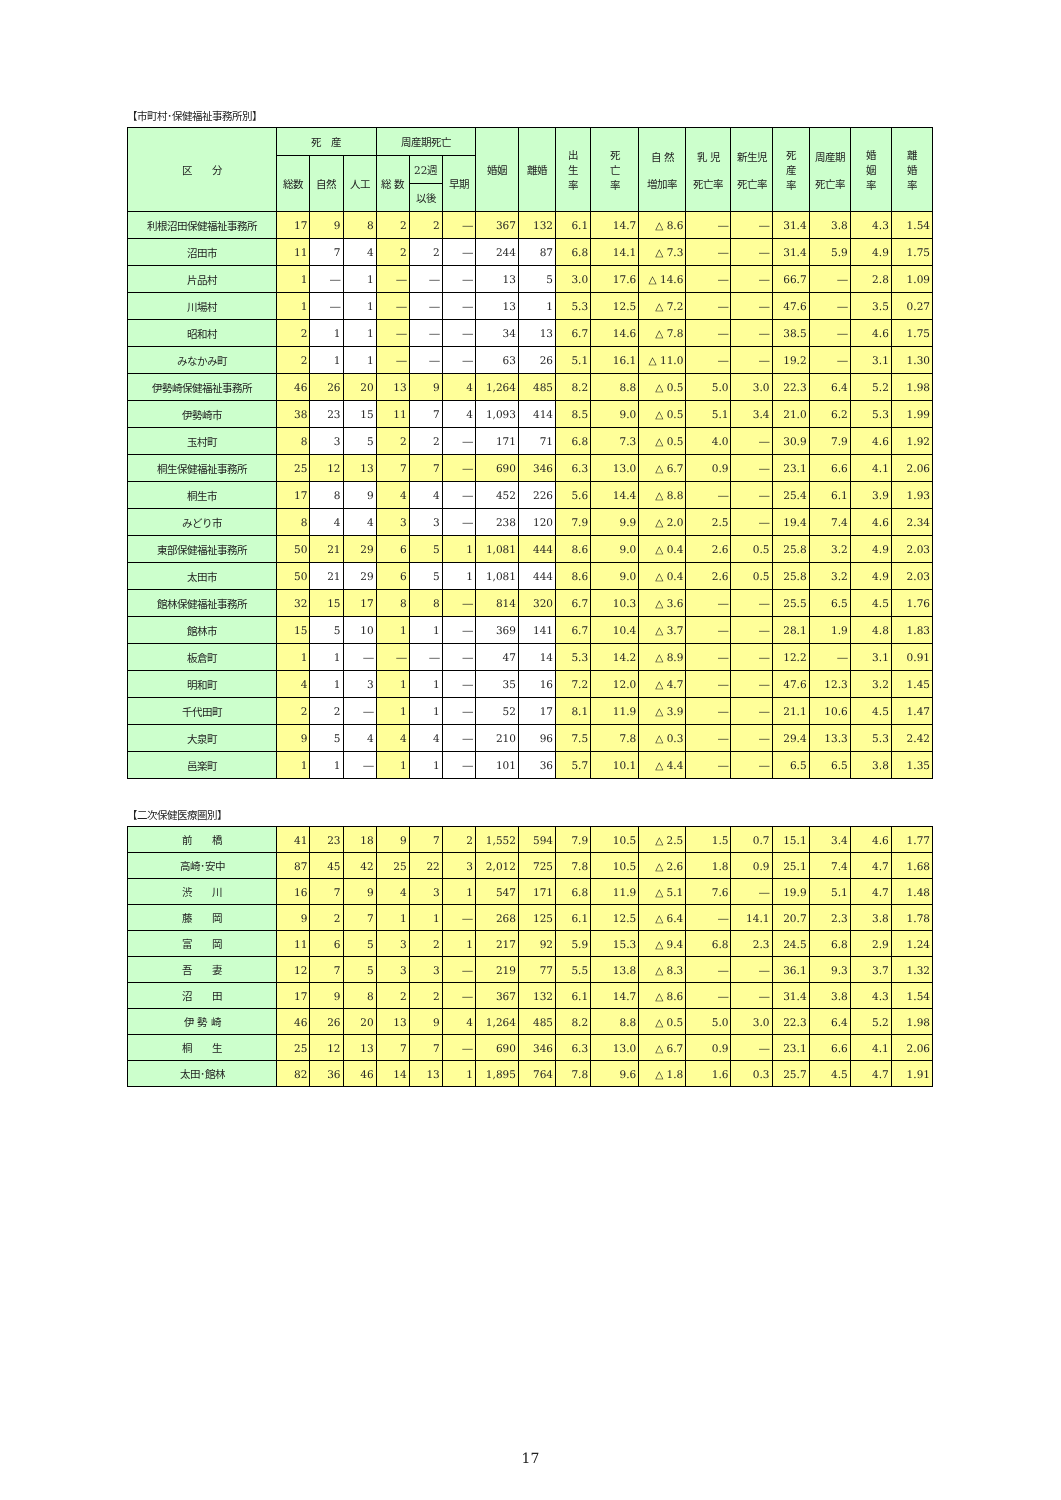【市町村･保健福祉事務所別】
| 区 分 | 死 産 | | | 周産期死亡 | | | 婚姻 | 離婚 | 出 生 率 | 死 亡 率 | 自 然 増加率 | 乳 児 死亡率 | 新生児 死亡率 | 死 産 率 | 周産期 死亡率 | 婚 姻 率 | 離 婚 率 |
| --- | --- | --- | --- | --- | --- | --- | --- | --- | --- | --- | --- | --- | --- | --- | --- | --- | --- |
| | 総数 | 自然 | 人工 | 総 数 | 22週 | 早期 | | | | | | | | | | | |
| | | | | | 以後 | | | | | | | | | | | | |
| 利根沼田保健福祉事務所 | 17 | 9 | 8 | 2 | 2 | ― | 367 | 132 | 6.1 | 14.7 | △ 8.6 | ― | ― | 31.4 | 3.8 | 4.3 | 1.54 |
| 沼田市 | 11 | 7 | 4 | 2 | 2 | ― | 244 | 87 | 6.8 | 14.1 | △ 7.3 | ― | ― | 31.4 | 5.9 | 4.9 | 1.75 |
| 片品村 | 1 | ― | 1 | ― | ― | ― | 13 | 5 | 3.0 | 17.6 | △ 14.6 | ― | ― | 66.7 | ― | 2.8 | 1.09 |
| 川場村 | 1 | ― | 1 | ― | ― | ― | 13 | 1 | 5.3 | 12.5 | △ 7.2 | ― | ― | 47.6 | ― | 3.5 | 0.27 |
| 昭和村 | 2 | 1 | 1 | ― | ― | ― | 34 | 13 | 6.7 | 14.6 | △ 7.8 | ― | ― | 38.5 | ― | 4.6 | 1.75 |
| みなかみ町 | 2 | 1 | 1 | ― | ― | ― | 63 | 26 | 5.1 | 16.1 | △ 11.0 | ― | ― | 19.2 | ― | 3.1 | 1.30 |
| 伊勢崎保健福祉事務所 | 46 | 26 | 20 | 13 | 9 | 4 | 1,264 | 485 | 8.2 | 8.8 | △ 0.5 | 5.0 | 3.0 | 22.3 | 6.4 | 5.2 | 1.98 |
| 伊勢崎市 | 38 | 23 | 15 | 11 | 7 | 4 | 1,093 | 414 | 8.5 | 9.0 | △ 0.5 | 5.1 | 3.4 | 21.0 | 6.2 | 5.3 | 1.99 |
| 玉村町 | 8 | 3 | 5 | 2 | 2 | ― | 171 | 71 | 6.8 | 7.3 | △ 0.5 | 4.0 | ― | 30.9 | 7.9 | 4.6 | 1.92 |
| 桐生保健福祉事務所 | 25 | 12 | 13 | 7 | 7 | ― | 690 | 346 | 6.3 | 13.0 | △ 6.7 | 0.9 | ― | 23.1 | 6.6 | 4.1 | 2.06 |
| 桐生市 | 17 | 8 | 9 | 4 | 4 | ― | 452 | 226 | 5.6 | 14.4 | △ 8.8 | ― | ― | 25.4 | 6.1 | 3.9 | 1.93 |
| みどり市 | 8 | 4 | 4 | 3 | 3 | ― | 238 | 120 | 7.9 | 9.9 | △ 2.0 | 2.5 | ― | 19.4 | 7.4 | 4.6 | 2.34 |
| 東部保健福祉事務所 | 50 | 21 | 29 | 6 | 5 | 1 | 1,081 | 444 | 8.6 | 9.0 | △ 0.4 | 2.6 | 0.5 | 25.8 | 3.2 | 4.9 | 2.03 |
| 太田市 | 50 | 21 | 29 | 6 | 5 | 1 | 1,081 | 444 | 8.6 | 9.0 | △ 0.4 | 2.6 | 0.5 | 25.8 | 3.2 | 4.9 | 2.03 |
| 館林保健福祉事務所 | 32 | 15 | 17 | 8 | 8 | ― | 814 | 320 | 6.7 | 10.3 | △ 3.6 | ― | ― | 25.5 | 6.5 | 4.5 | 1.76 |
| 館林市 | 15 | 5 | 10 | 1 | 1 | ― | 369 | 141 | 6.7 | 10.4 | △ 3.7 | ― | ― | 28.1 | 1.9 | 4.8 | 1.83 |
| 板倉町 | 1 | 1 | ― | ― | ― | ― | 47 | 14 | 5.3 | 14.2 | △ 8.9 | ― | ― | 12.2 | ― | 3.1 | 0.91 |
| 明和町 | 4 | 1 | 3 | 1 | 1 | ― | 35 | 16 | 7.2 | 12.0 | △ 4.7 | ― | ― | 47.6 | 12.3 | 3.2 | 1.45 |
| 千代田町 | 2 | 2 | ― | 1 | 1 | ― | 52 | 17 | 8.1 | 11.9 | △ 3.9 | ― | ― | 21.1 | 10.6 | 4.5 | 1.47 |
| 大泉町 | 9 | 5 | 4 | 4 | 4 | ― | 210 | 96 | 7.5 | 7.8 | △ 0.3 | ― | ― | 29.4 | 13.3 | 5.3 | 2.42 |
| 邑楽町 | 1 | 1 | ― | 1 | 1 | ― | 101 | 36 | 5.7 | 10.1 | △ 4.4 | ― | ― | 6.5 | 6.5 | 3.8 | 1.35 |
【二次保健医療圏別】
| 前 橋 | 41 | 23 | 18 | 9 | 7 | 2 | 1,552 | 594 | 7.9 | 10.5 | △ 2.5 | 1.5 | 0.7 | 15.1 | 3.4 | 4.6 | 1.77 |
| 高崎･安中 | 87 | 45 | 42 | 25 | 22 | 3 | 2,012 | 725 | 7.8 | 10.5 | △ 2.6 | 1.8 | 0.9 | 25.1 | 7.4 | 4.7 | 1.68 |
| 渋 川 | 16 | 7 | 9 | 4 | 3 | 1 | 547 | 171 | 6.8 | 11.9 | △ 5.1 | 7.6 | ― | 19.9 | 5.1 | 4.7 | 1.48 |
| 藤 岡 | 9 | 2 | 7 | 1 | 1 | ― | 268 | 125 | 6.1 | 12.5 | △ 6.4 | ― | 14.1 | 20.7 | 2.3 | 3.8 | 1.78 |
| 富 岡 | 11 | 6 | 5 | 3 | 2 | 1 | 217 | 92 | 5.9 | 15.3 | △ 9.4 | 6.8 | 2.3 | 24.5 | 6.8 | 2.9 | 1.24 |
| 吾 妻 | 12 | 7 | 5 | 3 | 3 | ― | 219 | 77 | 5.5 | 13.8 | △ 8.3 | ― | ― | 36.1 | 9.3 | 3.7 | 1.32 |
| 沼 田 | 17 | 9 | 8 | 2 | 2 | ― | 367 | 132 | 6.1 | 14.7 | △ 8.6 | ― | ― | 31.4 | 3.8 | 4.3 | 1.54 |
| 伊 勢 崎 | 46 | 26 | 20 | 13 | 9 | 4 | 1,264 | 485 | 8.2 | 8.8 | △ 0.5 | 5.0 | 3.0 | 22.3 | 6.4 | 5.2 | 1.98 |
| 桐 生 | 25 | 12 | 13 | 7 | 7 | ― | 690 | 346 | 6.3 | 13.0 | △ 6.7 | 0.9 | ― | 23.1 | 6.6 | 4.1 | 2.06 |
| 太田･館林 | 82 | 36 | 46 | 14 | 13 | 1 | 1,895 | 764 | 7.8 | 9.6 | △ 1.8 | 1.6 | 0.3 | 25.7 | 4.5 | 4.7 | 1.91 |
17